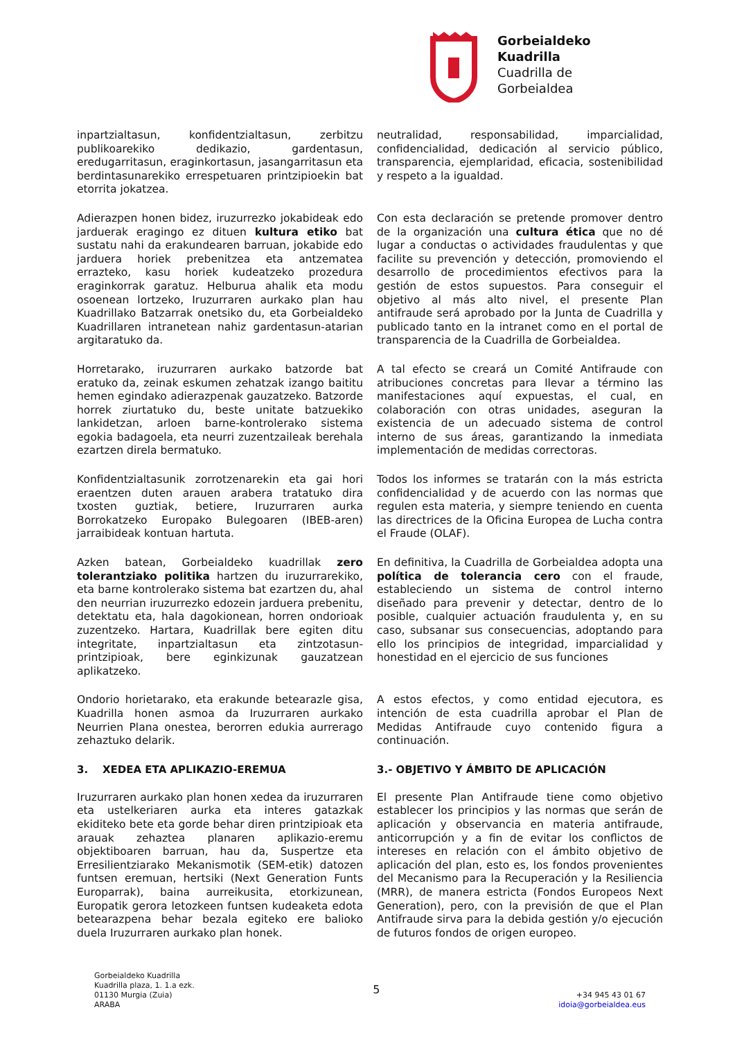Gorbeialdeko
Kuadrilla
Cuadrilla de
Gorbeialdea
inpartzialtasun, konfidentzialtasun, zerbitzu publikoarekiko dedikazio, gardentasun, eredugarritasun, eraginkortasun, jasangarritasun eta berdintasunarekiko errespetuaren printzipioekin bat etorrita jokatzea.
neutralidad, responsabilidad, imparcialidad, confidencialidad, dedicación al servicio público, transparencia, ejemplaridad, eficacia, sostenibilidad y respeto a la igualdad.
Adierazpen honen bidez, iruzurrezko jokabideak edo jarduerak eragingo ez dituen kultura etiko bat sustatu nahi da erakundearen barruan, jokabide edo jarduera horiek prebenitzea eta antzematea errazteko, kasu horiek kudeatzeko prozedura eraginkorrak garatuz. Helburua ahalik eta modu osoenean lortzeko, Iruzurraren aurkako plan hau Kuadrillako Batzarrak onetsiko du, eta Gorbeialdeko Kuadrillaren intranetean nahiz gardentasun-atarian argitaratuko da.
Con esta declaración se pretende promover dentro de la organización una cultura ética que no dé lugar a conductas o actividades fraudulentas y que facilite su prevención y detección, promoviendo el desarrollo de procedimientos efectivos para la gestión de estos supuestos. Para conseguir el objetivo al más alto nivel, el presente Plan antifraude será aprobado por la Junta de Cuadrilla y publicado tanto en la intranet como en el portal de transparencia de la Cuadrilla de Gorbeialdea.
Horretarako, iruzurraren aurkako batzorde bat eratuko da, zeinak eskumen zehatzak izango baititu hemen egindako adierazpenak gauzatzeko. Batzorde horrek ziurtatuko du, beste unitate batzuekiko lankidetzan, arloen barne-kontrolerako sistema egokia badagoela, eta neurri zuzentzaileak berehala ezartzen direla bermatuko.
A tal efecto se creará un Comité Antifraude con atribuciones concretas para llevar a término las manifestaciones aquí expuestas, el cual, en colaboración con otras unidades, aseguran la existencia de un adecuado sistema de control interno de sus áreas, garantizando la inmediata implementación de medidas correctoras.
Konfidentzialtasunik zorrotzenarekin eta gai hori eraentzen duten arauen arabera tratatuko dira txosten guztiak, betiere, Iruzurraren aurka Borrokatzeko Europako Bulegoaren (IBEB-aren) jarraibideak kontuan hartuta.
Todos los informes se tratarán con la más estricta confidencialidad y de acuerdo con las normas que regulen esta materia, y siempre teniendo en cuenta las directrices de la Oficina Europea de Lucha contra el Fraude (OLAF).
Azken batean, Gorbeialdeko kuadrillak zero tolerantziako politika hartzen du iruzurrarekiko, eta barne kontrolerako sistema bat ezartzen du, ahal den neurrian iruzurrezko edozein jarduera prebenitu, detektatu eta, hala dagokionean, horren ondorioak zuzentzeko. Hartara, Kuadrillak bere egiten ditu integritate, inpartzialtasun eta zintzotasun-printzipioak, bere eginkizunak gauzatzean aplikatzeko.
En definitiva, la Cuadrilla de Gorbeialdea adopta una política de tolerancia cero con el fraude, estableciendo un sistema de control interno diseñado para prevenir y detectar, dentro de lo posible, cualquier actuación fraudulenta y, en su caso, subsanar sus consecuencias, adoptando para ello los principios de integridad, imparcialidad y honestidad en el ejercicio de sus funciones
Ondorio horietarako, eta erakunde betearazle gisa, Kuadrilla honen asmoa da Iruzurraren aurkako Neurrien Plana onestea, berorren edukia aurrerago zehaztuko delarik.
A estos efectos, y como entidad ejecutora, es intención de esta cuadrilla aprobar el Plan de Medidas Antifraude cuyo contenido figura a continuación.
3. XEDEA ETA APLIKAZIO-EREMUA
3.- OBJETIVO Y ÁMBITO DE APLICACIÓN
Iruzurraren aurkako plan honen xedea da iruzurraren eta ustelkeriaren aurka eta interes gatazkak ekiditeko bete eta gorde behar diren printzipioak eta arauak zehaztea planaren aplikazio-eremu objektiboaren barruan, hau da, Suspertze eta Erresilientziarako Mekanismotik (SEM-etik) datozen funtsen eremuan, hertsiki (Next Generation Funts Europarrak), baina aurreikusita, etorkizunean, Europatik gerora letozkeen funtsen kudeaketa edota betearazpena behar bezala egiteko ere balioko duela Iruzurraren aurkako plan honek.
El presente Plan Antifraude tiene como objetivo establecer los principios y las normas que serán de aplicación y observancia en materia antifraude, anticorrupción y a fin de evitar los conflictos de intereses en relación con el ámbito objetivo de aplicación del plan, esto es, los fondos provenientes del Mecanismo para la Recuperación y la Resiliencia (MRR), de manera estricta (Fondos Europeos Next Generation), pero, con la previsión de que el Plan Antifraude sirva para la debida gestión y/o ejecución de futuros fondos de origen europeo.
Gorbeialdeko Kuadrilla
Kuadrilla plaza, 1. 1.a ezk.
01130 Murgia (Zuia)
ARABA
5
+34 945 43 01 67
idoia@gorbeialdea.eus